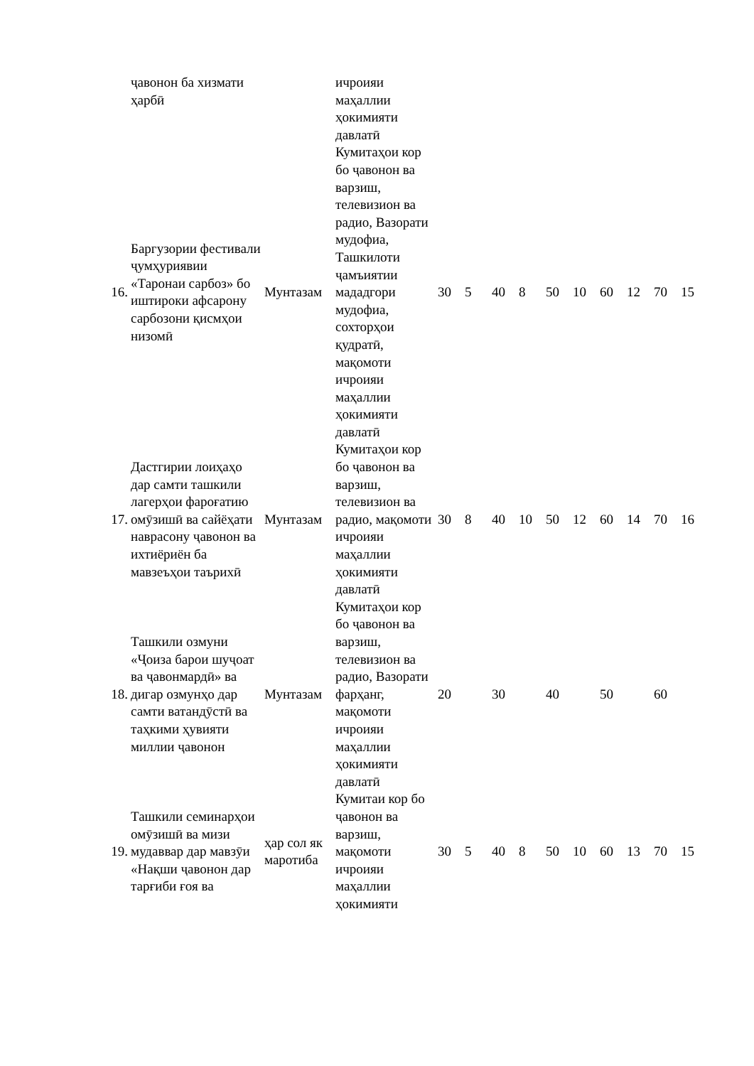| | ҷавонон ба хизмати ҳарбӣ | | ичроияи маҳаллии ҳокимияти давлатӣ | | | | | | | | | | |
| 16. | Баргузории фестивали ҷумҳуриявии «Таронаи сарбоз» бо иштироки афсарону сарбозони қисмҳои низомӣ | Мунтазам | Кумитаҳои кор бо ҷавонон ва варзиш, телевизион ва радио, Вазорати мудофиа, Ташкилоти ҷамъиятии мададгори мудофиа, сохторҳои қудратӣ, мақомоти ичроияи маҳаллии ҳокимияти давлатӣ | 30 | 5 | 40 | 8 | 50 | 10 | 60 | 12 | 70 | 15 |
| 17. | Дастгирии лоиҳаҳо дар самти ташкили лагерҳои фароғатию омӯзишӣ ва сайёҳати наврасону ҷавонон ва ихтиёриён ба мавзеъҳои таърихӣ | Мунтазам | Кумитаҳои кор бо ҷавонон ва варзиш, телевизион ва радио, мақомоти ичроияи маҳаллии ҳокимияти давлатӣ | 30 | 8 | 40 | 10 | 50 | 12 | 60 | 14 | 70 | 16 |
| 18. | Ташкили озмуни «Ҷоиза барои шуҷоат ва ҷавонмардӣ» ва дигар озмунҳо дар самти ватандӯстӣ ва таҳкими ҳувияти миллии ҷавонон | Мунтазам | Кумитаҳои кор бо ҷавонон ва варзиш, телевизион ва радио, Вазорати фарҳанг, мақомоти ичроияи маҳаллии ҳокимияти давлатӣ | 20 | | 30 | | 40 | | 50 | | 60 | |
| 19. | Ташкили семинарҳои омӯзишӣ ва мизи мудаввар дар мавзӯи «Нақши ҷавонон дар тарғиби ғоя ва | ҳар сол як маротиба | Кумитаи кор бо ҷавонон ва варзиш, мақомоти ичроияи маҳаллии ҳокимияти | 30 | 5 | 40 | 8 | 50 | 10 | 60 | 13 | 70 | 15 |